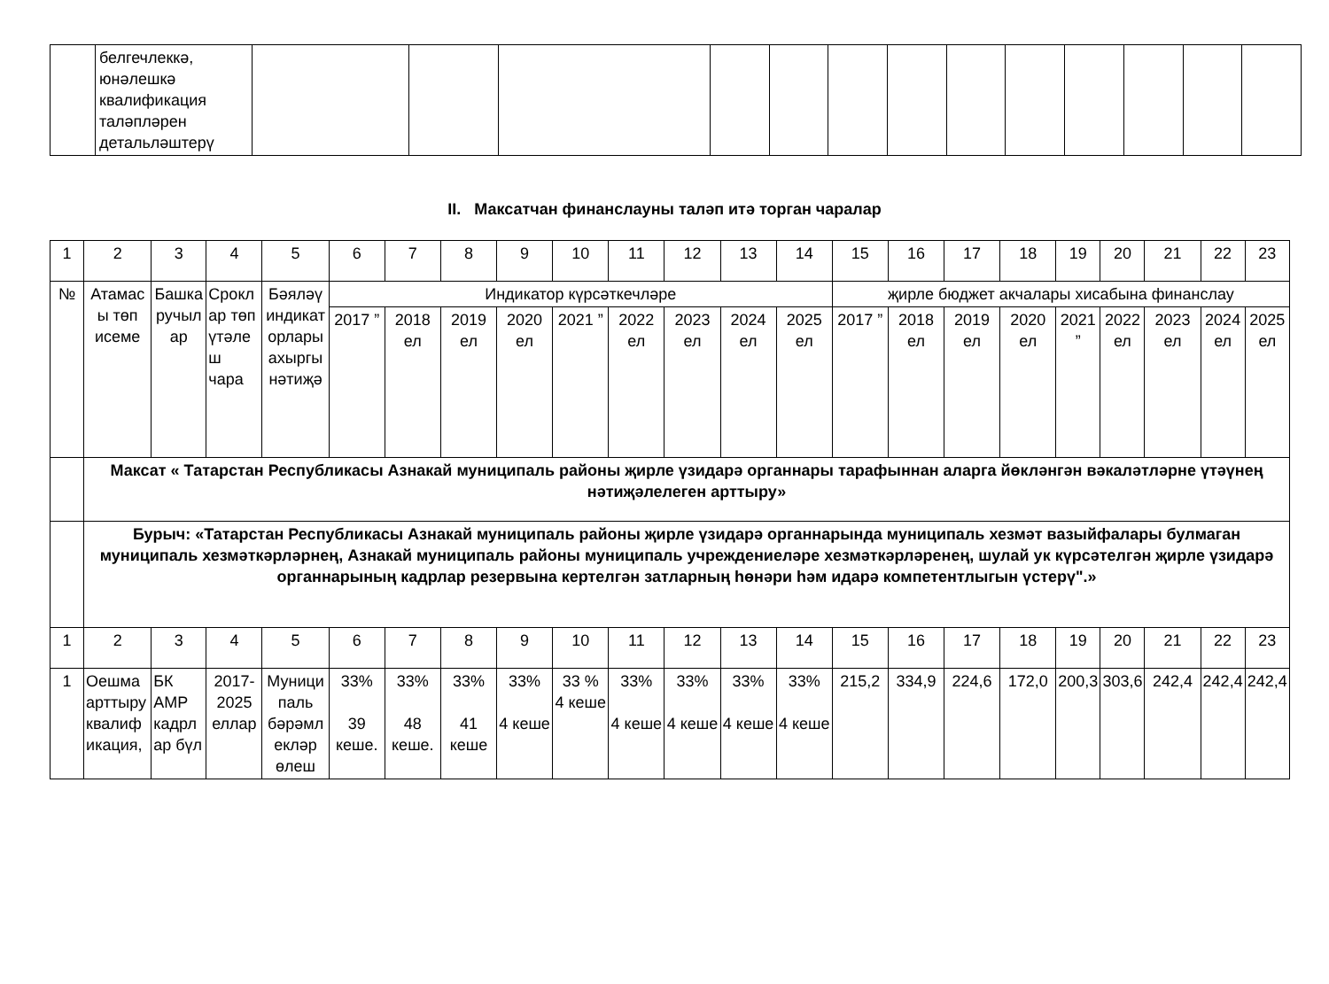| | белгечлеккә, юнәлешкә квалификация таләпләрен детальләштерү | | | | | | | | | | | | | |
II. Максатчан финанслауны таләп итә торган чаралар
| 1 | 2 | 3 | 4 | 5 | 6 | 7 | 8 | 9 | 10 | 11 | 12 | 13 | 14 | 15 | 16 | 17 | 18 | 19 | 20 | 21 | 22 | 23 |
| № | Атамасы төп исеме | Башкаручылар | Сроклар төп үтәлеш чара | Бәяләү индикаторлары ахыргы нәтиҗә | Индикатор күрсәткечләре | | | | | | | | | җирле бюджет акчалары хисабына финанслау | | | | | | | | |
| | | | | | 2017 ” | 2018 ел | 2019 ел | 2020 ел | 2021 ” | 2022 ел | 2023 ел | 2024 ел | 2025 ел | 2017 ” | 2018 ел | 2019 ел | 2020 ел | 2021 ” | 2022 ел | 2023 ел | 2024 ел | 2025 ел |
| | Максат « Татарстан Республикасы Азнакай муниципаль районы җирле үзидарә органнары тарафыннан аларга йөкләнгән вәкаләтләрне үтәүнең нәтиҗәлелеген арттыру» | | | | | | | | | | | | | | | | | | | | | |
| | Бурыч: «Татарстан Республикасы Азнакай муниципаль районы җирле үзидарә органнарында муниципаль хезмәт вазыйфалары булмаган муниципаль хезмәткәрләрнең, Азнакай муниципаль районы муниципаль учреждениеләре хезмәткәрләренең, шулай ук күрсәтелгән җирле үзидарә органнарының кадрлар резервына кертелгән затларның һөнәри һәм идарә компетентлыгын үстерү".» | | | | | | | | | | | | | | | | | | | | | |
| 1 | 2 | 3 | 4 | 5 | 6 | 7 | 8 | 9 | 10 | 11 | 12 | 13 | 14 | 15 | 16 | 17 | 18 | 19 | 20 | 21 | 22 | 23 |
| 1 | Оешма арттыру квалификация, | БК АМР кадрлар бүл | 2017-2025 еллар | Муниципаль бәрәмлекләр өлеш | 33% 39 кеше. | 33% 48 кеше. | 33% 41 кеше | 33% 4 кеше | 33 % 4 кеше | 33% 4 кеше | 33% 4 кеше | 33% 4 кеше | 33% 4 кеше | 215,2 | 334,9 | 224,6 | 172,0 | 200,3 | 303,6 | 242,4 | 242,4 | 242,4 |